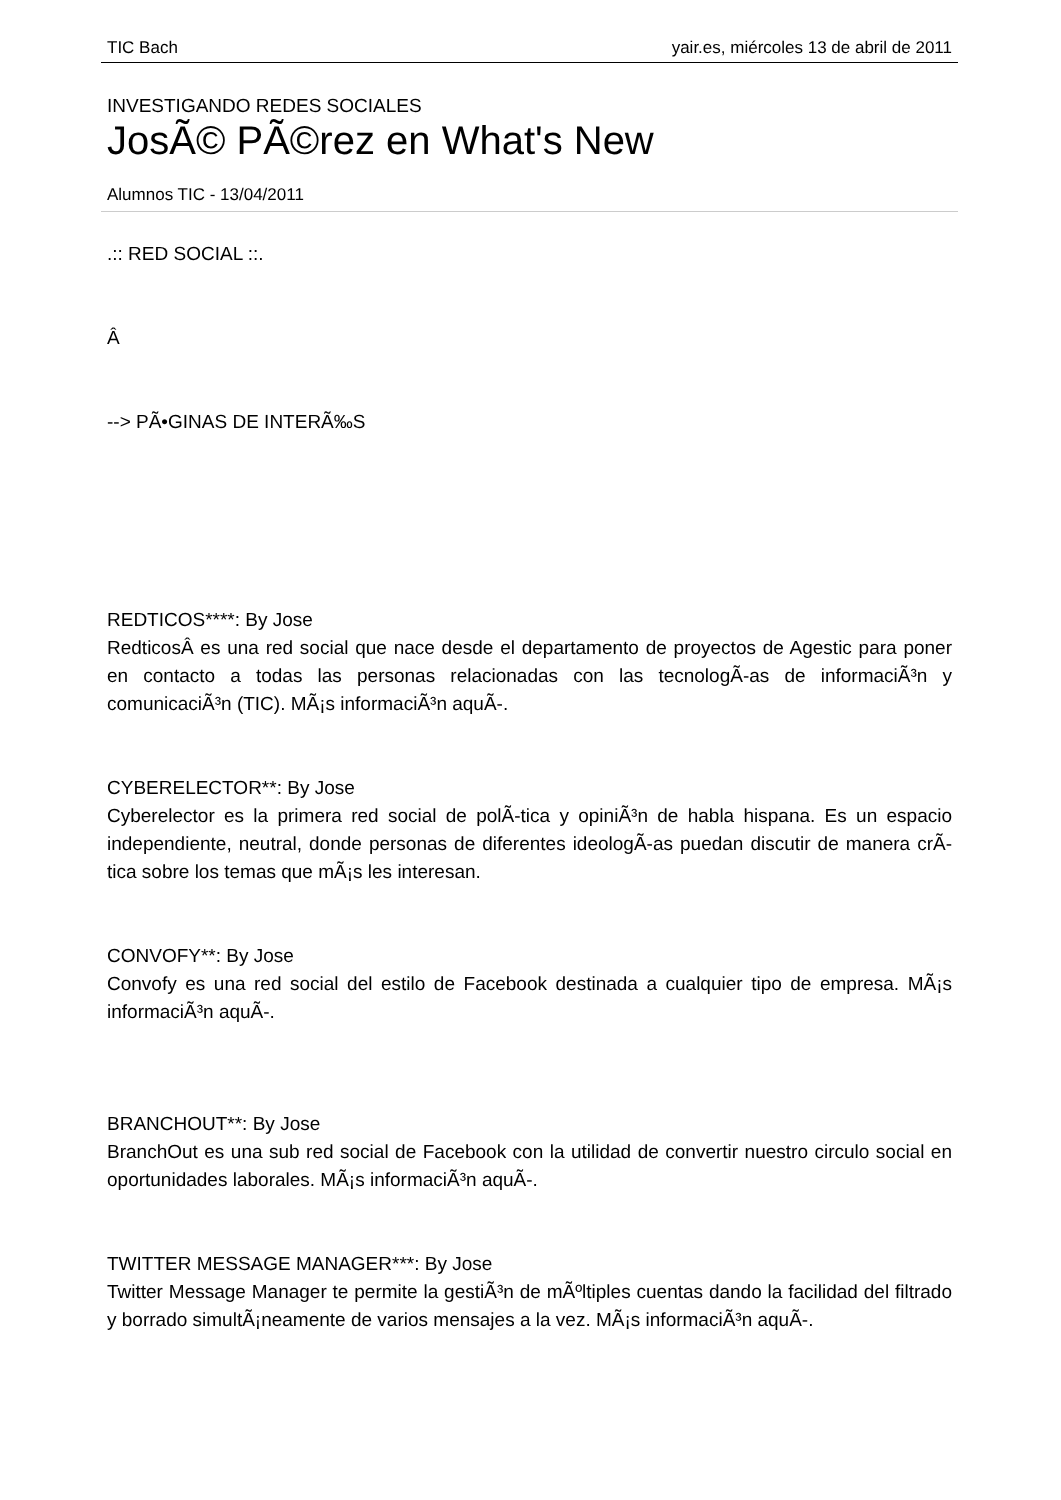TIC Bach yair.es, miércoles 13 de abril de 2011
INVESTIGANDO REDES SOCIALES
JosÃ© PÃ©rez en What's New
Alumnos TIC - 13/04/2011
.:: RED SOCIAL ::.
Â
--> PÃ•GINAS DE INTERÃ‰S
REDTICOS****: By Jose
RedticosÂ es una red social que nace desde el departamento de proyectos de Agestic para poner en contacto a todas las personas relacionadas con las tecnologÃ-as de informaciÃ³n y comunicaciÃ³n (TIC). MÃ¡s informaciÃ³n aquÃ-.
CYBERELECTOR**: By Jose
Cyberelector es la primera red social de polÃ-tica y opiniÃ³n de habla hispana. Es un espacio independiente, neutral, donde personas de diferentes ideologÃ-as puedan discutir de manera crÃ-tica sobre los temas que mÃ¡s les interesan.
CONVOFY**: By Jose
Convofy es una red social del estilo de Facebook destinada a cualquier tipo de empresa. MÃ¡s informaciÃ³n aquÃ-.
BRANCHOUT**: By Jose
BranchOut es una sub red social de Facebook con la utilidad de convertir nuestro circulo social en oportunidades laborales. MÃ¡s informaciÃ³n aquÃ-.
TWITTER MESSAGE MANAGER***: By Jose
Twitter Message Manager te permite la gestiÃ³n de mÃºltiples cuentas dando la facilidad del filtrado y borrado simultÃ¡neamente de varios mensajes a la vez. MÃ¡s informaciÃ³n aquÃ-.